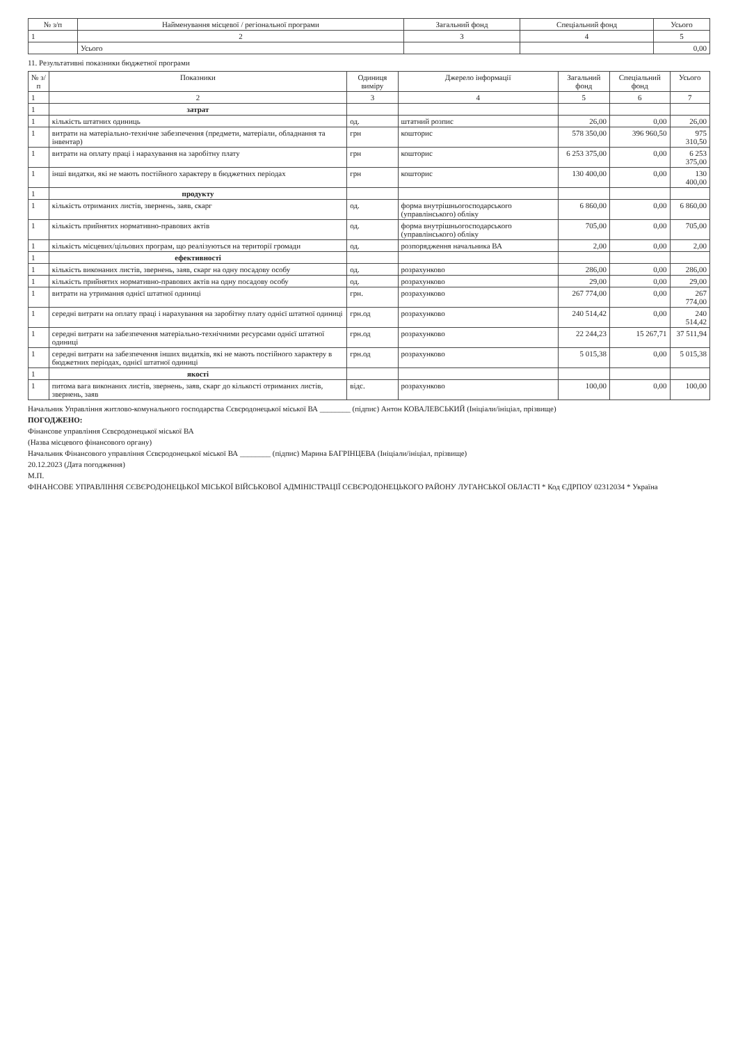| № з/п | Найменування місцевої / регіональної програми | Загальний фонд | Спеціальний фонд | Усього |
| --- | --- | --- | --- | --- |
| 1 | 2 | 3 | 4 | 5 |
| | Усього | | | 0,00 |
11. Результативні показники бюджетної програми
| № з/п | Показники | Одиниця виміру | Джерело інформації | Загальний фонд | Спеціальний фонд | Усього |
| --- | --- | --- | --- | --- | --- | --- |
| 1 | 2 | 3 | 4 | 5 | 6 | 7 |
| 1 | затрат | | | | | |
| 1 | кількість штатних одиниць | од. | штатний розпис | 26,00 | 0,00 | 26,00 |
| 1 | витрати на матеріально-технічне забезпечення (предмети, матеріали, обладнання та інвентар) | грн | кошторис | 578 350,00 | 396 960,50 | 975 310,50 |
| 1 | витрати на оплату праці і нарахування на заробітну плату | грн | кошторис | 6 253 375,00 | 0,00 | 6 253 375,00 |
| 1 | інші видатки, які не мають постійного характеру в бюджетних періодах | грн | кошторис | 130 400,00 | 0,00 | 130 400,00 |
| 1 | продукту | | | | | |
| 1 | кількість отриманих листів, звернень, заяв, скарг | од. | форма внутрішньогосподарського (управлінського) обліку | 6 860,00 | 0,00 | 6 860,00 |
| 1 | кількість прийнятих нормативно-правових актів | од. | форма внутрішньогосподарського (управлінського) обліку | 705,00 | 0,00 | 705,00 |
| 1 | кількість місцевих/цільових програм, що реалізуються на території громади | од. | розпорядження начальника ВА | 2,00 | 0,00 | 2,00 |
| 1 | ефективності | | | | | |
| 1 | кількість виконаних листів, звернень, заяв, скарг на одну посадову особу | од. | розрахунково | 286,00 | 0,00 | 286,00 |
| 1 | кількість прийнятих нормативно-правових актів на одну посадову особу | од. | розрахунково | 29,00 | 0,00 | 29,00 |
| 1 | витрати на утримання однієї штатної одиниці | грн. | розрахунково | 267 774,00 | 0,00 | 267 774,00 |
| 1 | середні витрати на оплату праці і нарахування на заробітну плату однієї штатної одиниці | грн.од | розрахунково | 240 514,42 | 0,00 | 240 514,42 |
| 1 | середні витрати на забезпечення матеріально-технічними ресурсами однієї штатної одиниці | грн.од | розрахунково | 22 244,23 | 15 267,71 | 37 511,94 |
| 1 | середні витрати на забезпечення інших видатків, які не мають постійного характеру в бюджетних періодах, однієї штатної одиниці | грн.од | розрахунково | 5 015,38 | 0,00 | 5 015,38 |
| 1 | якості | | | | | |
| 1 | питома вага виконаних листів, звернень, заяв, скарг до кількості отриманих листів, звернень, заяв | відс. | розрахунково | 100,00 | 0,00 | 100,00 |
Начальник Управління житлово-комунального господарства Сєвєродонецької міської ВА ________ (підпис) Антон КОВАЛЕВСЬКИЙ (Ініціали/ініціал, прізвище)
ПОГОДЖЕНО:
Фінансове управління Сєвєродонецької міської ВА
(Назва місцевого фінансового органу)
Начальник Фінансового управління Сєвєродонецької міської ВА ________ (підпис) Марина БАГРІНЦЕВА (Ініціали/ініціал, прізвище)
20.12.2023 (Дата погодження)
М.П.
ФІНАНСОВЕ УПРАВЛІННЯ СЄВЄРОДОНЕЦЬКОЇ МІСЬКОЇ ВІЙСЬКОВОЇ АДМІНІСТРАЦІЇ СЄВЄРОДОНЕЦЬКОГО РАЙОНУ ЛУГАНСЬКОЇ ОБЛАСТІ * Код ЄДРПОУ 02312034 * Україна